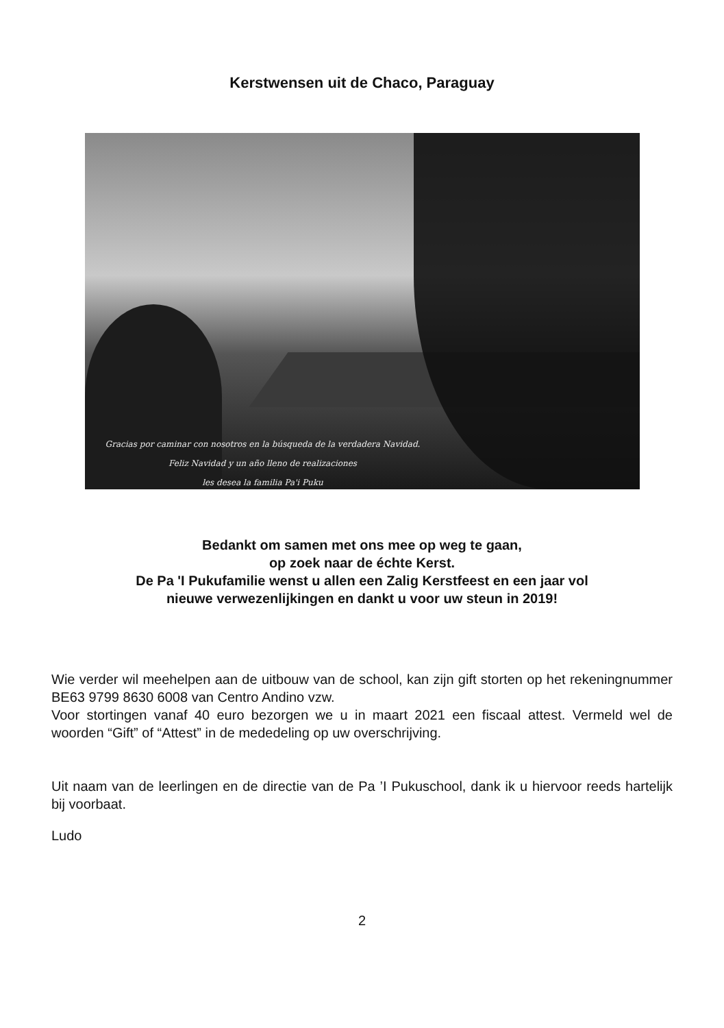Kerstwensen uit de Chaco, Paraguay
Gracias por caminar con nosotros en la búsqueda de la verdadera Navidad.
Feliz Navidad y un año lleno de realizaciones
les desea la familia Pa'i Puku
Bedankt om samen met ons mee op weg te gaan,
op zoek naar de échte Kerst.
De Pa 'I Pukufamilie wenst u allen een Zalig Kerstfeest en een jaar vol
nieuwe verwezenlijkingen en dankt u voor uw steun in 2019!
Wie verder wil meehelpen aan de uitbouw van de school, kan zijn gift storten op het rekeningnummer BE63 9799 8630 6008 van Centro Andino vzw.
Voor stortingen vanaf 40 euro bezorgen we u in maart 2021 een fiscaal attest. Vermeld wel de woorden “Gift” of “Attest” in de mededeling op uw overschrijving.
Uit naam van de leerlingen en de directie van de Pa ’I Pukuschool, dank ik u hiervoor reeds hartelijk bij voorbaat.
Ludo
2